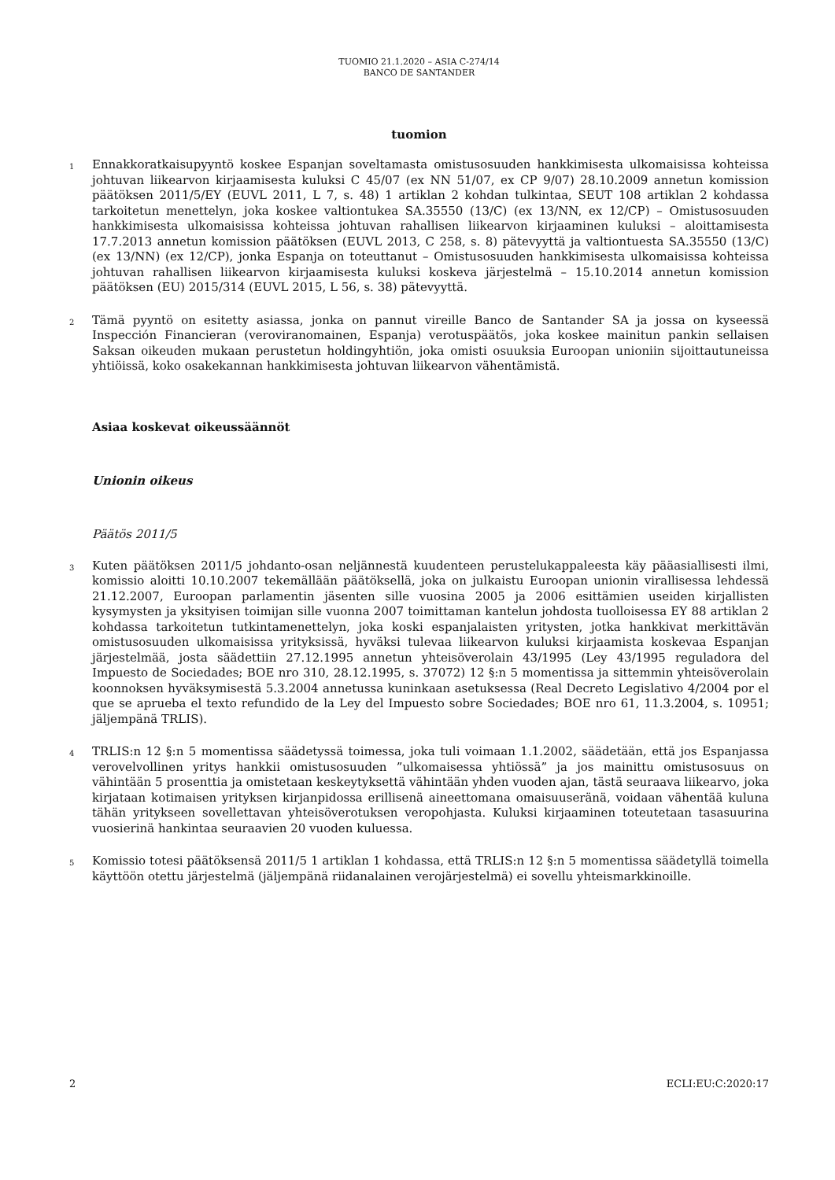TUOMIO 21.1.2020 – ASIA C-274/14
BANCO DE SANTANDER
tuomion
1
Ennakkoratkaisupyyntö koskee Espanjan soveltamasta omistusosuuden hankkimisesta ulkomaisissa kohteissa johtuvan liikearvon kirjaamisesta kuluksi C 45/07 (ex NN 51/07, ex CP 9/07) 28.10.2009 annetun komission päätöksen 2011/5/EY (EUVL 2011, L 7, s. 48) 1 artiklan 2 kohdan tulkintaa, SEUT 108 artiklan 2 kohdassa tarkoitetun menettelyn, joka koskee valtiontukea SA.35550 (13/C) (ex 13/NN, ex 12/CP) – Omistusosuuden hankkimisesta ulkomaisissa kohteissa johtuvan rahallisen liikearvon kirjaaminen kuluksi – aloittamisesta 17.7.2013 annetun komission päätöksen (EUVL 2013, C 258, s. 8) pätevyyttä ja valtiontuesta SA.35550 (13/C) (ex 13/NN) (ex 12/CP), jonka Espanja on toteuttanut – Omistusosuuden hankkimisesta ulkomaisissa kohteissa johtuvan rahallisen liikearvon kirjaamisesta kuluksi koskeva järjestelmä – 15.10.2014 annetun komission päätöksen (EU) 2015/314 (EUVL 2015, L 56, s. 38) pätevyyttä.
2
Tämä pyyntö on esitetty asiassa, jonka on pannut vireille Banco de Santander SA ja jossa on kyseessä Inspección Financieran (veroviranomainen, Espanja) verotuspäätös, joka koskee mainitun pankin sellaisen Saksan oikeuden mukaan perustetun holdingyhtiön, joka omisti osuuksia Euroopan unioniin sijoittautuneissa yhtiöissä, koko osakekannan hankkimisesta johtuvan liikearvon vähentämistä.
Asiaa koskevat oikeussäännöt
Unionin oikeus
Päätös 2011/5
3
Kuten päätöksen 2011/5 johdanto-osan neljännestä kuudenteen perustelukappaleesta käy pääasiallisesti ilmi, komissio aloitti 10.10.2007 tekemällään päätöksellä, joka on julkaistu Euroopan unionin virallisessa lehdessä 21.12.2007, Euroopan parlamentin jäsenten sille vuosina 2005 ja 2006 esittämien useiden kirjallisten kysymysten ja yksityisen toimijan sille vuonna 2007 toimittaman kantelun johdosta tuolloisessa EY 88 artiklan 2 kohdassa tarkoitetun tutkintamenettelyn, joka koski espanjalaisten yritysten, jotka hankkivat merkittävän omistusosuuden ulkomaisissa yrityksissä, hyväksi tulevaa liikearvon kuluksi kirjaamista koskevaa Espanjan järjestelmää, josta säädettiin 27.12.1995 annetun yhteisöverolain 43/1995 (Ley 43/1995 reguladora del Impuesto de Sociedades; BOE nro 310, 28.12.1995, s. 37072) 12 §:n 5 momentissa ja sittemmin yhteisöverolain koonnoksen hyväksymisestä 5.3.2004 annetussa kuninkaan asetuksessa (Real Decreto Legislativo 4/2004 por el que se aprueba el texto refundido de la Ley del Impuesto sobre Sociedades; BOE nro 61, 11.3.2004, s. 10951; jäljempänä TRLIS).
4
TRLIS:n 12 §:n 5 momentissa säädetyssä toimessa, joka tuli voimaan 1.1.2002, säädetään, että jos Espanjassa verovelvollinen yritys hankkii omistusosuuden ”ulkomaisessa yhtiössä” ja jos mainittu omistusosuus on vähintään 5 prosenttia ja omistetaan keskeytyksettä vähintään yhden vuoden ajan, tästä seuraava liikearvo, joka kirjataan kotimaisen yrityksen kirjanpidossa erillisenä aineettomana omaisuuseränä, voidaan vähentää kuluna tähän yritykseen sovellettavan yhteisöverotuksen veropohjasta. Kuluksi kirjaaminen toteutetaan tasasuurina vuosierinä hankintaa seuraavien 20 vuoden kuluessa.
5
Komissio totesi päätöksensä 2011/5 1 artiklan 1 kohdassa, että TRLIS:n 12 §:n 5 momentissa säädetyllä toimella käyttöön otettu järjestelmä (jäljempänä riidanalainen verojärjestelmä) ei sovellu yhteismarkkinoille.
2 ECLI:EU:C:2020:17